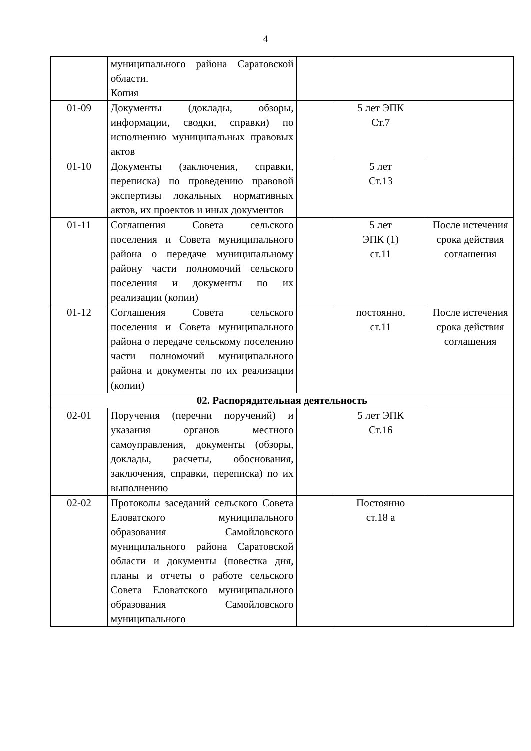4
| | муниципального района Саратовской области. Копия | | | |
| 01-09 | Документы (доклады, обзоры, информации, сводки, справки) по исполнению муниципальных правовых актов | | 5 лет ЭПК Ст.7 | |
| 01-10 | Документы (заключения, справки, переписка) по проведению правовой экспертизы локальных нормативных актов, их проектов и иных документов | | 5 лет Ст.13 | |
| 01-11 | Соглашения Совета сельского поселения и Совета муниципального района о передаче муниципальному району части полномочий сельского поселения и документы по их реализации (копии) | | 5 лет ЭПК (1) ст.11 | После истечения срока действия соглашения |
| 01-12 | Соглашения Совета сельского поселения и Совета муниципального района о передаче сельскому поселению части полномочий муниципального района и документы по их реализации (копии) | | постоянно, ст.11 | После истечения срока действия соглашения |
| 02. Распорядительная деятельность | | | | |
| 02-01 | Поручения (перечни поручений) и указания органов местного самоуправления, документы (обзоры, доклады, расчеты, обоснования, заключения, справки, переписка) по их выполнению | | 5 лет ЭПК Ст.16 | |
| 02-02 | Протоколы заседаний сельского Совета Еловатского муниципального образования Самойловского муниципального района Саратовской области и документы (повестка дня, планы и отчеты о работе сельского Совета Еловатского муниципального образования Самойловского муниципального | | Постоянно ст.18 а | |